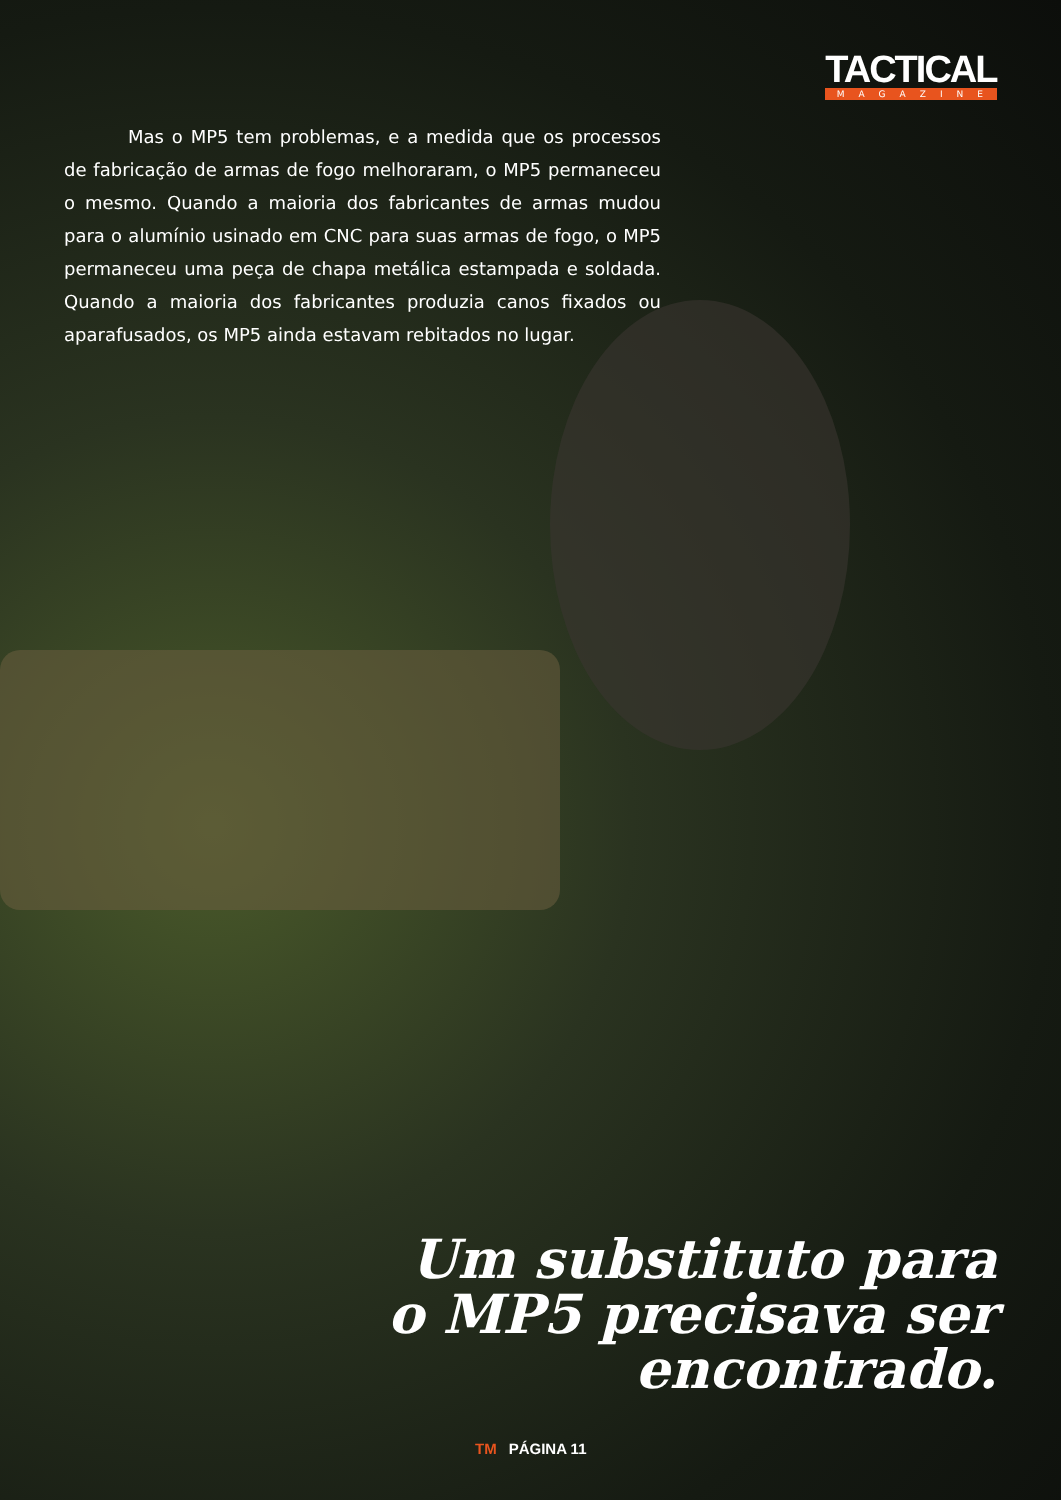TACTICAL
MAGAZINE
Mas o MP5 tem problemas, e a medida que os processos de fabricação de armas de fogo melhoraram, o MP5 permaneceu o mesmo. Quando a maioria dos fabricantes de armas mudou para o alumínio usinado em CNC para suas armas de fogo, o MP5 permaneceu uma peça de chapa metálica estampada e soldada. Quando a maioria dos fabricantes produzia canos fixados ou aparafusados, os MP5 ainda estavam rebitados no lugar.
Um substituto para
o MP5 precisava ser
encontrado.
TM PÁGINA 11